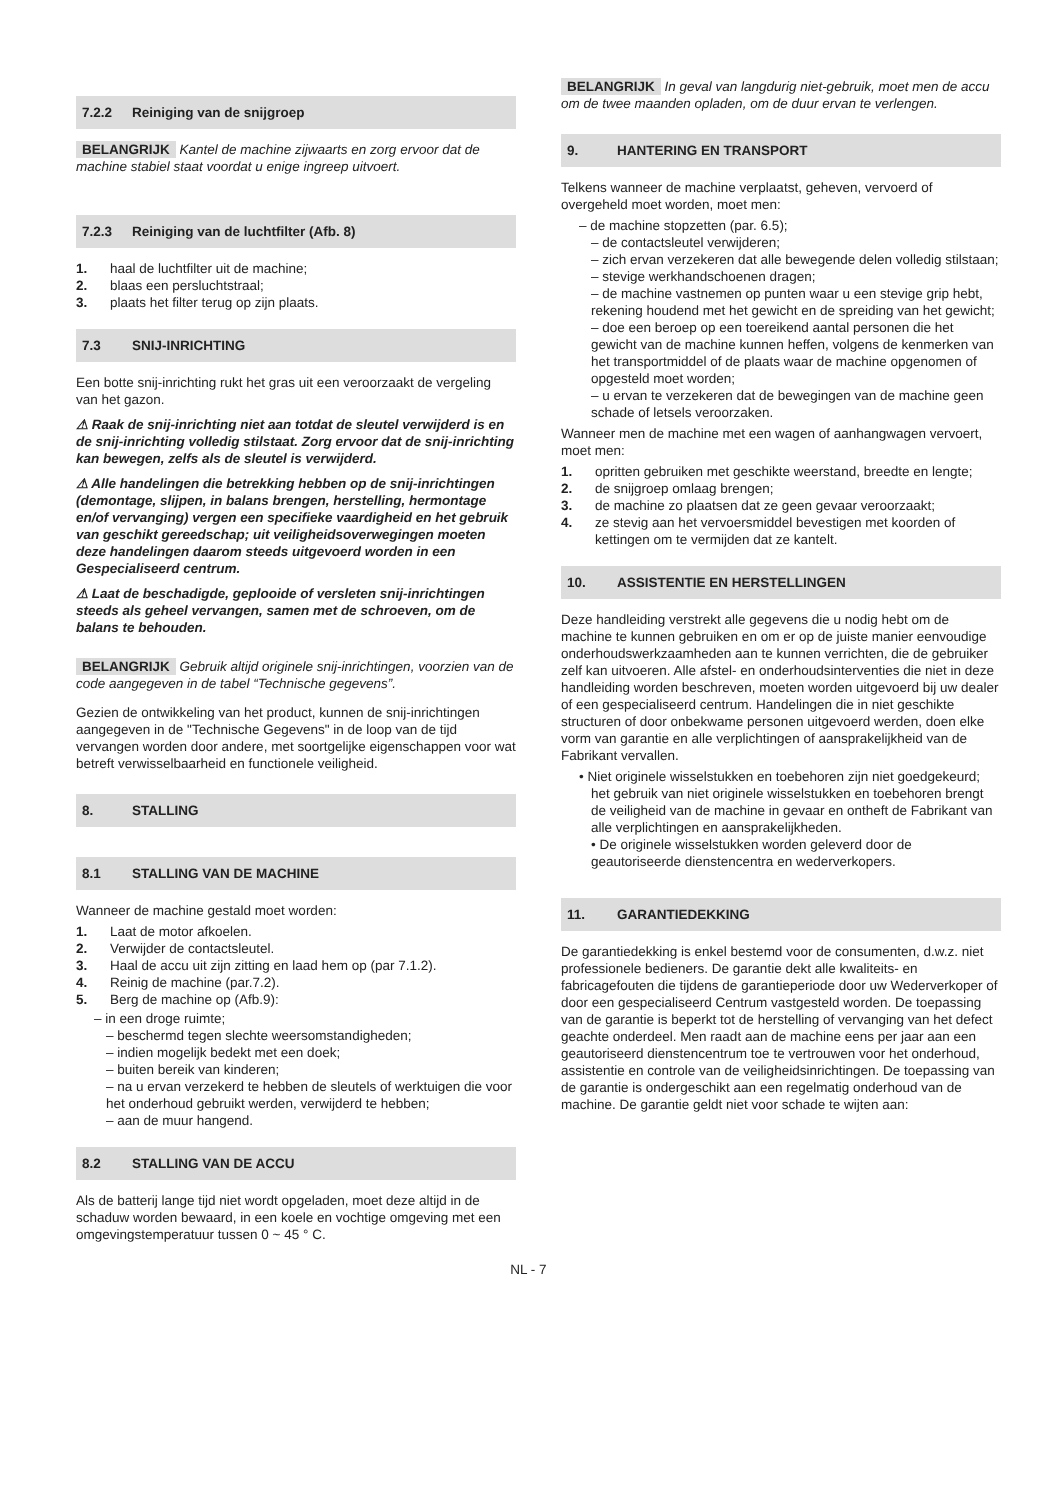7.2.2 Reiniging van de snijgroep
BELANGRIJK Kantel de machine zijwaarts en zorg ervoor dat de machine stabiel staat voordat u enige ingreep uitvoert.
7.2.3 Reiniging van de luchtfilter (Afb. 8)
1. haal de luchtfilter uit de machine;
2. blaas een persluchtstraal;
3. plaats het filter terug op zijn plaats.
7.3 SNIJ-INRICHTING
Een botte snij-inrichting rukt het gras uit een veroorzaakt de vergeling van het gazon.
⚠ Raak de snij-inrichting niet aan totdat de sleutel verwijderd is en de snij-inrichting volledig stilstaat. Zorg ervoor dat de snij-inrichting kan bewegen, zelfs als de sleutel is verwijderd.
⚠ Alle handelingen die betrekking hebben op de snij-inrichtingen (demontage, slijpen, in balans brengen, herstelling, hermontage en/of vervanging) vergen een specifieke vaardigheid en het gebruik van geschikt gereedschap; uit veiligheidsoverwegingen moeten deze handelingen daarom steeds uitgevoerd worden in een Gespecialiseerd centrum.
⚠ Laat de beschadigde, geplooide of versleten snij-inrichtingen steeds als geheel vervangen, samen met de schroeven, om de balans te behouden.
BELANGRIJK Gebruik altijd originele snij-inrichtingen, voorzien van de code aangegeven in de tabel “Technische gegevens”.
Gezien de ontwikkeling van het product, kunnen de snij-inrichtingen aangegeven in de "Technische Gegevens" in de loop van de tijd vervangen worden door andere, met soortgelijke eigenschappen voor wat betreft verwisselbaarheid en functionele veiligheid.
8. STALLING
8.1 STALLING VAN DE MACHINE
Wanneer de machine gestald moet worden:
1. Laat de motor afkoelen.
2. Verwijder de contactsleutel.
3. Haal de accu uit zijn zitting en laad hem op (par 7.1.2).
4. Reinig de machine (par.7.2).
5. Berg de machine op (Afb.9):
– in een droge ruimte;
– beschermd tegen slechte weersomstandigheden;
– indien mogelijk bedekt met een doek;
– buiten bereik van kinderen;
– na u ervan verzekerd te hebben de sleutels of werktuigen die voor het onderhoud gebruikt werden, verwijderd te hebben;
– aan de muur hangend.
8.2 STALLING VAN DE ACCU
Als de batterij lange tijd niet wordt opgeladen, moet deze altijd in de schaduw worden bewaard, in een koele en vochtige omgeving met een omgevingstemperatuur tussen 0 ~ 45 ° C.
BELANGRIJK In geval van langdurig niet-gebruik, moet men de accu om de twee maanden opladen, om de duur ervan te verlengen.
9. HANTERING EN TRANSPORT
Telkens wanneer de machine verplaatst, geheven, vervoerd of overgeheld moet worden, moet men:
– de machine stopzetten (par. 6.5);
– de contactsleutel verwijderen;
– zich ervan verzekeren dat alle bewegende delen volledig stilstaan;
– stevige werkhandschoenen dragen;
– de machine vastnemen op punten waar u een stevige grip hebt, rekening houdend met het gewicht en de spreiding van het gewicht;
– doe een beroep op een toereikend aantal personen die het gewicht van de machine kunnen heffen, volgens de kenmerken van het transportmiddel of de plaats waar de machine opgenomen of opgesteld moet worden;
– u ervan te verzekeren dat de bewegingen van de machine geen schade of letsels veroorzaken.
Wanneer men de machine met een wagen of aanhangwagen vervoert, moet men:
1. opritten gebruiken met geschikte weerstand, breedte en lengte;
2. de snijgroep omlaag brengen;
3. de machine zo plaatsen dat ze geen gevaar veroorzaakt;
4. ze stevig aan het vervoersmiddel bevestigen met koorden of kettingen om te vermijden dat ze kantelt.
10. ASSISTENTIE EN HERSTELLINGEN
Deze handleiding verstrekt alle gegevens die u nodig hebt om de machine te kunnen gebruiken en om er op de juiste manier eenvoudige onderhoudswerkzaamheden aan te kunnen verrichten, die de gebruiker zelf kan uitvoeren. Alle afstel- en onderhoudsinterventies die niet in deze handleiding worden beschreven, moeten worden uitgevoerd bij uw dealer of een gespecialiseerd centrum. Handelingen die in niet geschikte structuren of door onbekwame personen uitgevoerd werden, doen elke vorm van garantie en alle verplichtingen of aansprakelijkheid van de Fabrikant vervallen.
• Niet originele wisselstukken en toebehoren zijn niet goedgekeurd; het gebruik van niet originele wisselstukken en toebehoren brengt de veiligheid van de machine in gevaar en ontheft de Fabrikant van alle verplichtingen en aansprakelijkheden.
• De originele wisselstukken worden geleverd door de geautoriseerde dienstencentra en wederverkopers.
11. GARANTIEDEKKING
De garantiedekking is enkel bestemd voor de consumenten, d.w.z. niet professionele bedieners. De garantie dekt alle kwaliteits- en fabricagefouten die tijdens de garantieperiode door uw Wederverkoper of door een gespecialiseerd Centrum vastgesteld worden. De toepassing van de garantie is beperkt tot de herstelling of vervanging van het defect geachte onderdeel. Men raadt aan de machine eens per jaar aan een geautoriseerd dienstencentrum toe te vertrouwen voor het onderhoud, assistentie en controle van de veiligheidsinrichtingen. De toepassing van de garantie is ondergeschikt aan een regelmatig onderhoud van de machine. De garantie geldt niet voor schade te wijten aan:
NL - 7